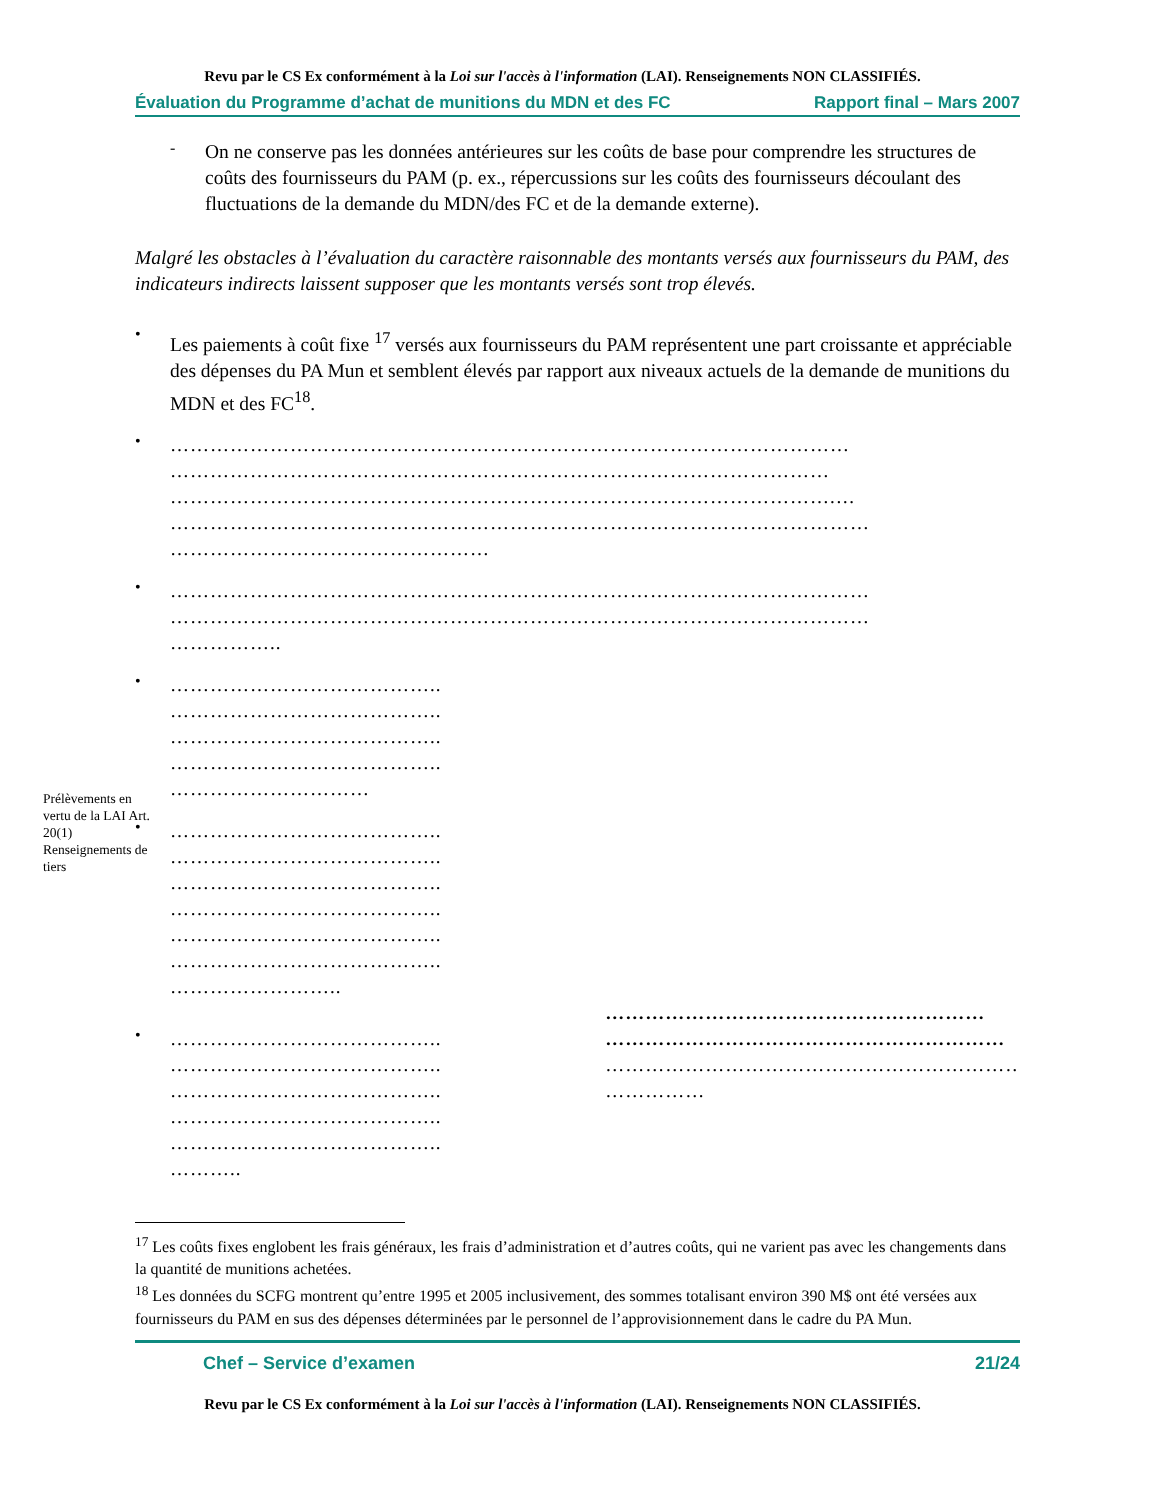Prélèvements en vertu de la LAI Art. 20(1) Renseignements de tiers
Revu par le CS Ex conformément à la Loi sur l'accès à l'information (LAI). Renseignements NON CLASSIFIÉS.
Évaluation du Programme d’achat de munitions du MDN et des FC Rapport final – Mars 2007
-
On ne conserve pas les données antérieures sur les coûts de base pour comprendre les structures de coûts des fournisseurs du PAM (p. ex., répercussions sur les coûts des fournisseurs découlant des fluctuations de la demande du MDN/des FC et de la demande externe).
Malgré les obstacles à l’évaluation du caractère raisonnable des montants versés aux fournisseurs du PAM, des indicateurs indirects laissent supposer que les montants versés sont trop élevés.
•
Les paiements à coût fixe <sup>17</sup> versés aux fournisseurs du PAM représentent une part croissante et appréciable des dépenses du PA Mun et semblent élevés par rapport aux niveaux actuels de la demande de munitions du MDN et des FC<sup>18</sup>.
•
…………………………………………………………………………………………
………………………………………………………………………………………
……………………………………………………………………………………….…
……………………………………………………………………………………………
…………………………………………
•
……………………………………………………………………………………………
……………………………………………………………………………………………
……………..
•
…………………………………..
…………………………………..
…………………………………..
…………………………………..
…………………………
•
…………………………………..
…………………………………..
…………………………………..
…………………………………..
…………………………………..
…………………………………..
……………………..
•
…………………………………..
…………………………………..
…………………………………..
…………………………………..
…………………………………..
………..
…………………………………………………
……………………………………………………
………………………………………………………
……………
<sup>17</sup> Les coûts fixes englobent les frais généraux, les frais d’administration et d’autres coûts, qui ne varient pas avec les changements dans la quantité de munitions achetées.
<sup>18</sup> Les données du SCFG montrent qu’entre 1995 et 2005 inclusivement, des sommes totalisant environ 390 M$ ont été versées aux fournisseurs du PAM en sus des dépenses déterminées par le personnel de l’approvisionnement dans le cadre du PA Mun.
Chef – Service d’examen 21/24
Revu par le CS Ex conformément à la Loi sur l'accès à l'information (LAI). Renseignements NON CLASSIFIÉS.